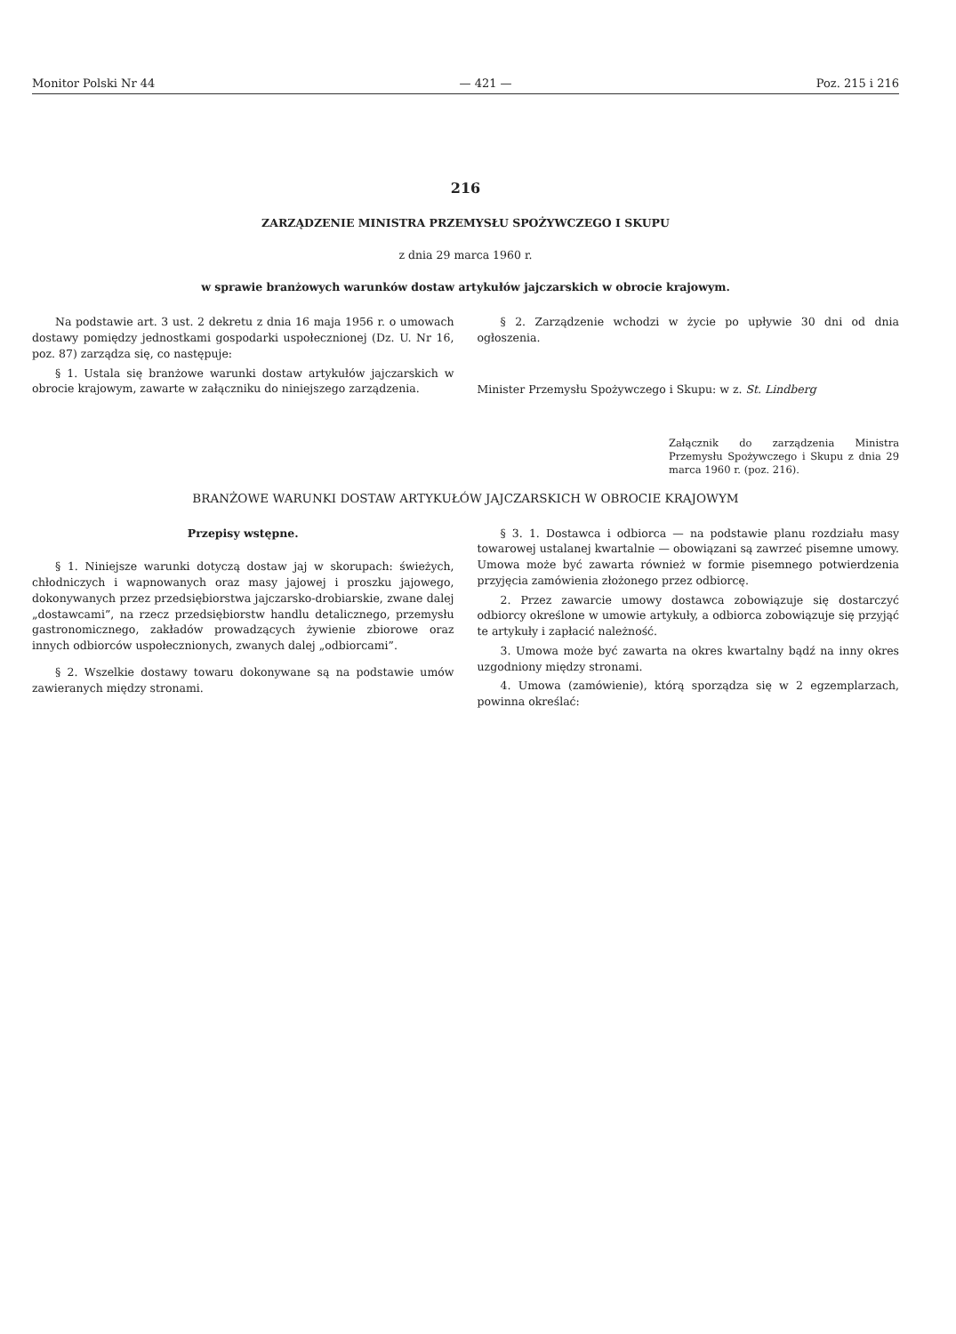Monitor Polski Nr 44 — 421 — Poz. 215 i 216
216
ZARZĄDZENIE MINISTRA PRZEMYSŁU SPOŻYWCZEGO I SKUPU
z dnia 29 marca 1960 r.
w sprawie branżowych warunków dostaw artykułów jajczarskich w obrocie krajowym.
Na podstawie art. 3 ust. 2 dekretu z dnia 16 maja 1956 r. o umowach dostawy pomiędzy jednostkami gospodarki uspołecznionej (Dz. U. Nr 16, poz. 87) zarządza się, co następuje:
§ 1. Ustala się branżowe warunki dostaw artykułów jajczarskich w obrocie krajowym, zawarte w załączniku do niniejszego zarządzenia.
§ 2. Zarządzenie wchodzi w życie po upływie 30 dni od dnia ogłoszenia.
Minister Przemysłu Spożywczego i Skupu: w z. St. Lindberg
Załącznik do zarządzenia Ministra Przemysłu Spożywczego i Skupu z dnia 29 marca 1960 r. (poz. 216).
BRANŻOWE WARUNKI DOSTAW ARTYKUŁÓW JAJCZARSKICH W OBROCIE KRAJOWYM
Przepisy wstępne.
§ 1. Niniejsze warunki dotyczą dostaw jaj w skorupach: świeżych, chłodniczych i wapnowanych oraz masy jajowej i proszku jajowego, dokonywanych przez przedsiębiorstwa jajczarsko-drobiarskie, zwane dalej „dostawcami”, na rzecz przedsiębiorstw handlu detalicznego, przemysłu gastronomicznego, zakładów prowadzących żywienie zbiorowe oraz innych odbiorców uspołecznionych, zwanych dalej „odbiorcami”.
§ 2. Wszelkie dostawy towaru dokonywane są na podstawie umów zawieranych między stronami.
§ 3. 1. Dostawca i odbiorca — na podstawie planu rozdziału masy towarowej ustalanej kwartalnie — obowiązani są zawrzeć pisemne umowy. Umowa może być zawarta również w formie pisemnego potwierdzenia przyjęcia zamówienia złożonego przez odbiorcę.
2. Przez zawarcie umowy dostawca zobowiązuje się dostarczyć odbiorcy określone w umowie artykuły, a odbiorca zobowiązuje się przyjąć te artykuły i zapłacić należność.
3. Umowa może być zawarta na okres kwartalny bądź na inny okres uzgodniony między stronami.
4. Umowa (zamówienie), którą sporządza się w 2 egzemplarzach, powinna określać: